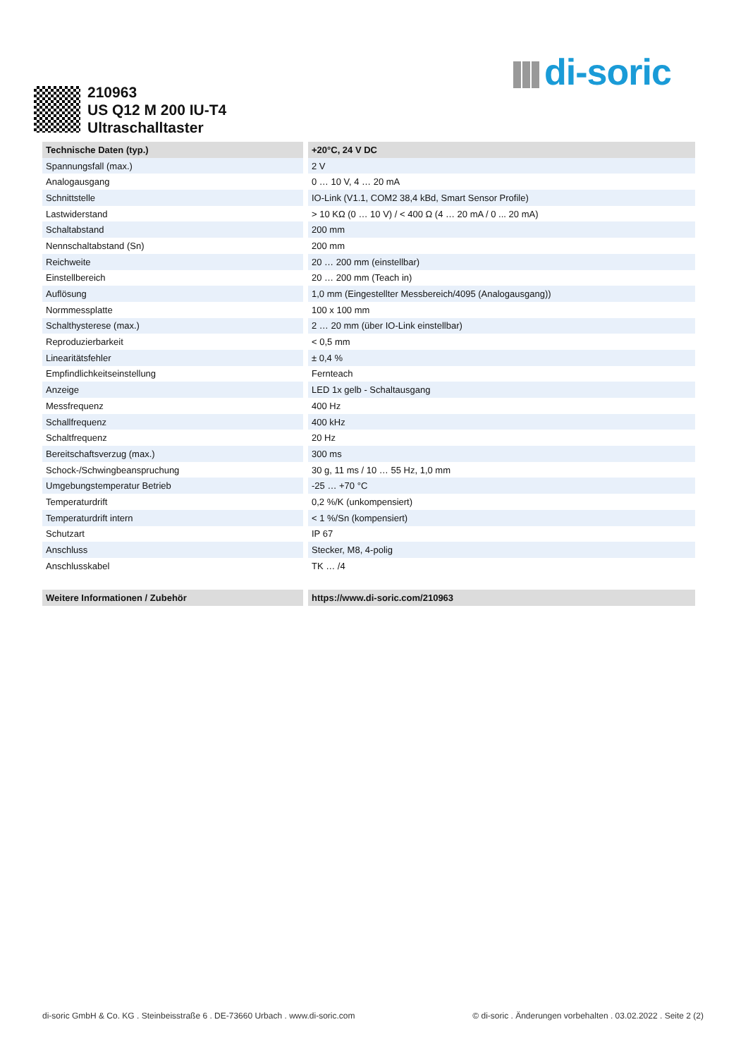di-soric
210963
US Q12 M 200 IU-T4
Ultraschalltaster
| Technische Daten (typ.) | +20°C, 24 V DC |
| --- | --- |
| Spannungsfall (max.) | 2 V |
| Analogausgang | 0 … 10 V, 4 … 20 mA |
| Schnittstelle | IO-Link (V1.1, COM2 38,4 kBd, Smart Sensor Profile) |
| Lastwiderstand | > 10 KΩ (0 … 10 V) / < 400 Ω (4 … 20 mA / 0 ... 20 mA) |
| Schaltabstand | 200 mm |
| Nennschaltabstand (Sn) | 200 mm |
| Reichweite | 20 … 200 mm (einstellbar) |
| Einstellbereich | 20 … 200 mm (Teach in) |
| Auflösung | 1,0 mm (Eingestellter Messbereich/4095 (Analogausgang)) |
| Normmessplatte | 100 x 100 mm |
| Schalthysterese (max.) | 2 … 20 mm (über IO-Link einstellbar) |
| Reproduzierbarkeit | < 0,5 mm |
| Linearitätsfehler | ± 0,4 % |
| Empfindlichkeitseinstellung | Fernteach |
| Anzeige | LED 1x gelb - Schaltausgang |
| Messfrequenz | 400 Hz |
| Schallfrequenz | 400 kHz |
| Schaltfrequenz | 20 Hz |
| Bereitschaftsverzug (max.) | 300 ms |
| Schock-/Schwingbeanspruchung | 30 g, 11 ms / 10 … 55 Hz, 1,0 mm |
| Umgebungstemperatur Betrieb | -25 … +70 °C |
| Temperaturdrift | 0,2 %/K (unkompensiert) |
| Temperaturdrift intern | < 1 %/Sn (kompensiert) |
| Schutzart | IP 67 |
| Anschluss | Stecker, M8, 4-polig |
| Anschlusskabel | TK … /4 |
| Weitere Informationen / Zubehör | https://www.di-soric.com/210963 |
di-soric GmbH & Co. KG . Steinbeisstraße 6 . DE-73660 Urbach . www.di-soric.com © di-soric . Änderungen vorbehalten . 03.02.2022 . Seite 2 (2)